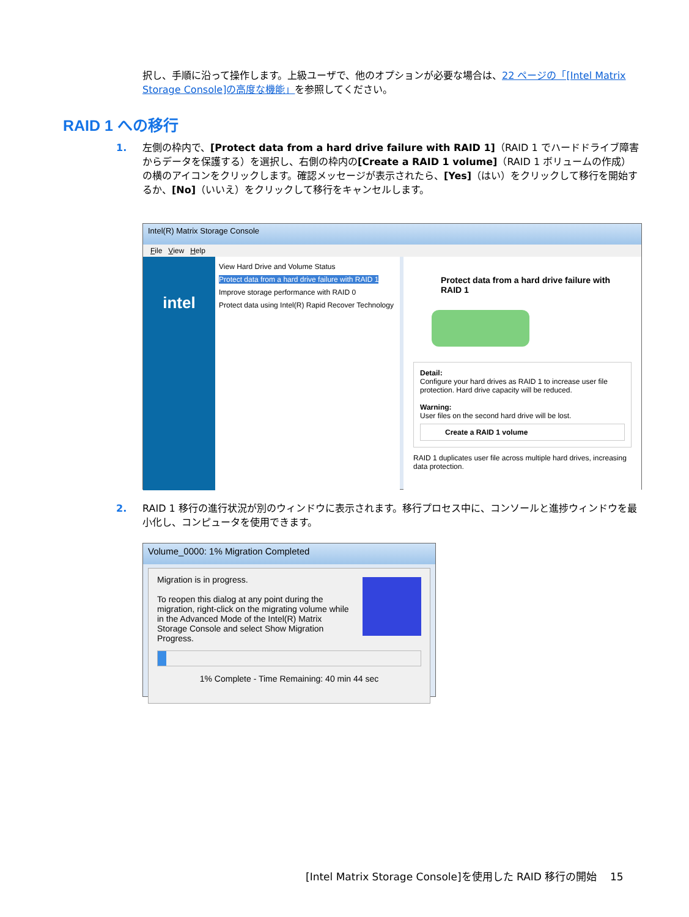択し、手順に沿って操作します。上級ユーザで、他のオプションが必要な場合は、22 ページの「[Intel Matrix Storage Console]の高度な機能」を参照してください。
RAID 1 への移行
1. 左側の枠内で、[Protect data from a hard drive failure with RAID 1]（RAID 1 でハードドライブ障害からデータを保護する）を選択し、右側の枠内の[Create a RAID 1 volume]（RAID 1 ボリュームの作成）の横のアイコンをクリックします。確認メッセージが表示されたら、[Yes]（はい）をクリックして移行を開始するか、[No]（いいえ）をクリックして移行をキャンセルします。
Intel(R) Matrix Storage Console
File View Help
intel
View Hard Drive and Volume Status
Protect data from a hard drive failure with RAID 1
Improve storage performance with RAID 0
Protect data using Intel(R) Rapid Recover Technology
Protect data from a hard drive failure with RAID 1
Detail:
Configure your hard drives as RAID 1 to increase user file protection. Hard drive capacity will be reduced.
Warning:
User files on the second hard drive will be lost.
Create a RAID 1 volume
RAID 1 duplicates user file across multiple hard drives, increasing data protection.
2. RAID 1 移行の進行状況が別のウィンドウに表示されます。移行プロセス中に、コンソールと進捗ウィンドウを最小化し、コンピュータを使用できます。
Volume_0000: 1% Migration Completed
Migration is in progress.
To reopen this dialog at any point during the migration, right-click on the migrating volume while in the Advanced Mode of the Intel(R) Matrix Storage Console and select Show Migration Progress.
1% Complete - Time Remaining: 40 min 44 sec
[Intel Matrix Storage Console]を使用した RAID 移行の開始 15